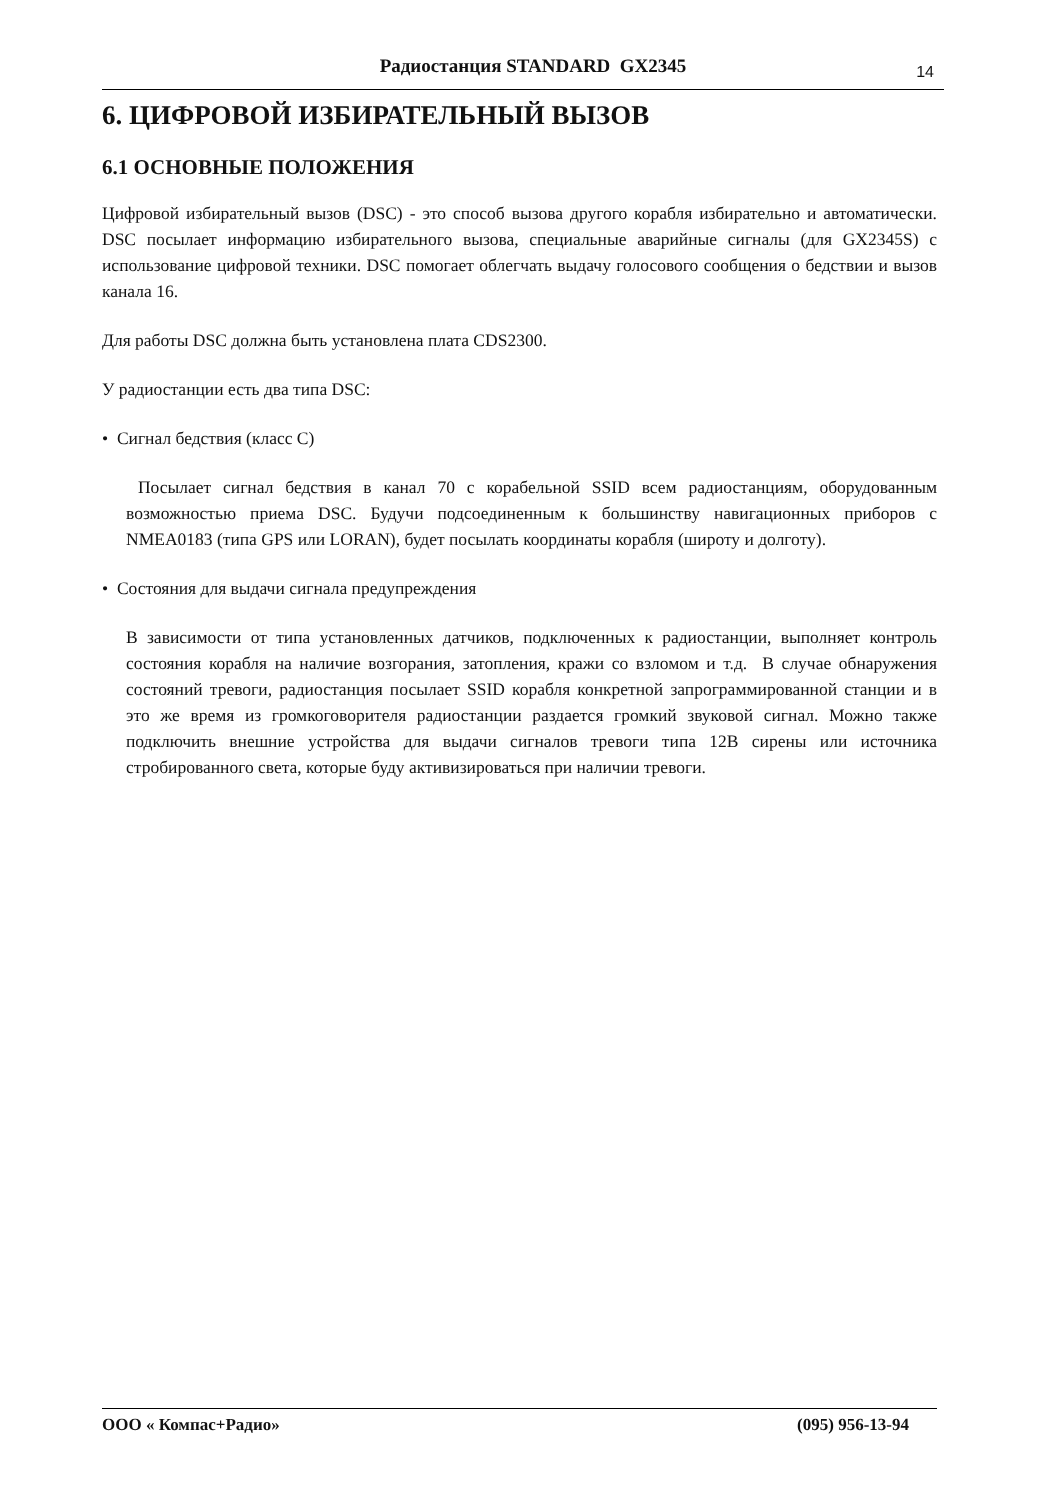Радиостанция STANDARD GX2345 14
6. ЦИФРОВОЙ ИЗБИРАТЕЛЬНЫЙ ВЫЗОВ
6.1 ОСНОВНЫЕ ПОЛОЖЕНИЯ
Цифровой избирательный вызов (DSC) - это способ вызова другого корабля избирательно и автоматически. DSC посылает информацию избирательного вызова, специальные аварийные сигналы (для GX2345S) с использование цифровой техники. DSC помогает облегчать выдачу голосового сообщения о бедствии и вызов канала 16.
Для работы DSC должна быть установлена плата CDS2300.
У радиостанции есть два типа DSC:
• Сигнал бедствия (класс С)
Посылает сигнал бедствия в канал 70 с корабельной SSID всем радиостанциям, оборудованным возможностью приема DSC. Будучи подсоединенным к большинству навигационных приборов с NMEA0183 (типа GPS или LORAN), будет посылать координаты корабля (широту и долготу).
• Состояния для выдачи сигнала предупреждения
В зависимости от типа установленных датчиков, подключенных к радиостанции, выполняет контроль состояния корабля на наличие возгорания, затопления, кражи со взломом и т.д. В случае обнаружения состояний тревоги, радиостанция посылает SSID корабля конкретной запрограммированной станции и в это же время из громкоговорителя радиостанции раздается громкий звуковой сигнал. Можно также подключить внешние устройства для выдачи сигналов тревоги типа 12В сирены или источника стробированного света, которые буду активизироваться при наличии тревоги.
ООО « Компас+Радио» (095) 956-13-94